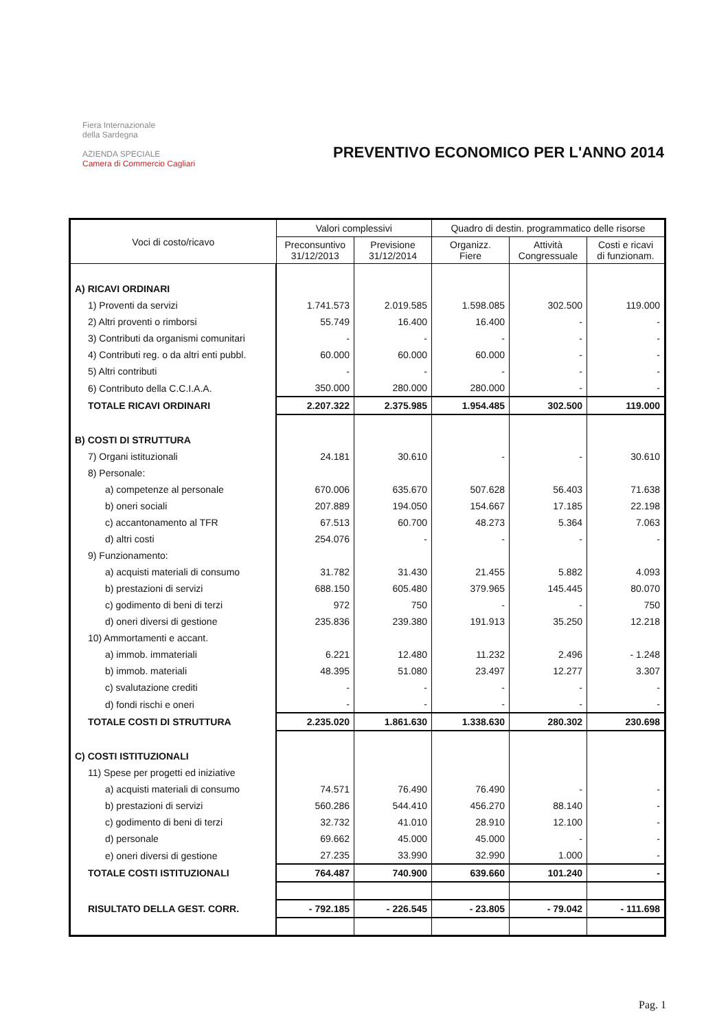Fiera Internazionale
della Sardegna
AZIENDA SPECIALE
Camera di Commercio Cagliari
PREVENTIVO ECONOMICO PER L'ANNO 2014
| Voci di costo/ricavo | Valori complessivi | | Quadro di destin. programmatico delle risorse | | |
| --- | --- | --- | --- | --- | --- |
| | Preconsuntivo 31/12/2013 | Previsione 31/12/2014 | Organizz. Fiere | Attività Congressuale | Costi e ricavi di funzionam. |
| A) RICAVI ORDINARI | | | | | |
| 1) Proventi da servizi | 1.741.573 | 2.019.585 | 1.598.085 | 302.500 | 119.000 |
| 2) Altri proventi o rimborsi | 55.749 | 16.400 | 16.400 | - | - |
| 3) Contributi da organismi comunitari | - | - | - | - | - |
| 4) Contributi reg. o da altri enti pubbl. | 60.000 | 60.000 | 60.000 | - | - |
| 5) Altri contributi | - | - | - | - | - |
| 6) Contributo della C.C.I.A.A. | 350.000 | 280.000 | 280.000 | - | - |
| TOTALE RICAVI ORDINARI | 2.207.322 | 2.375.985 | 1.954.485 | 302.500 | 119.000 |
| B) COSTI DI STRUTTURA | | | | | |
| 7) Organi istituzionali | 24.181 | 30.610 | - | - | 30.610 |
| 8) Personale: | | | | | |
| a) competenze al personale | 670.006 | 635.670 | 507.628 | 56.403 | 71.638 |
| b) oneri sociali | 207.889 | 194.050 | 154.667 | 17.185 | 22.198 |
| c) accantonamento al TFR | 67.513 | 60.700 | 48.273 | 5.364 | 7.063 |
| d) altri costi | 254.076 | - | - | - | - |
| 9) Funzionamento: | | | | | |
| a) acquisti materiali di consumo | 31.782 | 31.430 | 21.455 | 5.882 | 4.093 |
| b) prestazioni di servizi | 688.150 | 605.480 | 379.965 | 145.445 | 80.070 |
| c) godimento di beni di terzi | 972 | 750 | - | - | 750 |
| d) oneri diversi di gestione | 235.836 | 239.380 | 191.913 | 35.250 | 12.218 |
| 10) Ammortamenti e accant. | | | | | |
| a) immob. immateriali | 6.221 | 12.480 | 11.232 | 2.496 | - 1.248 |
| b) immob. materiali | 48.395 | 51.080 | 23.497 | 12.277 | 3.307 |
| c) svalutazione crediti | - | - | - | - | - |
| d) fondi rischi e oneri | - | - | - | - | - |
| TOTALE COSTI DI STRUTTURA | 2.235.020 | 1.861.630 | 1.338.630 | 280.302 | 230.698 |
| C) COSTI ISTITUZIONALI | | | | | |
| 11) Spese per progetti ed iniziative | | | | | |
| a) acquisti materiali di consumo | 74.571 | 76.490 | 76.490 | - | - |
| b) prestazioni di servizi | 560.286 | 544.410 | 456.270 | 88.140 | - |
| c) godimento di beni di terzi | 32.732 | 41.010 | 28.910 | 12.100 | - |
| d) personale | 69.662 | 45.000 | 45.000 | - | - |
| e) oneri diversi di gestione | 27.235 | 33.990 | 32.990 | 1.000 | - |
| TOTALE COSTI ISTITUZIONALI | 764.487 | 740.900 | 639.660 | 101.240 | - |
| RISULTATO DELLA GEST. CORR. | - 792.185 | - 226.545 | - 23.805 | - 79.042 | - 111.698 |
Pag. 1